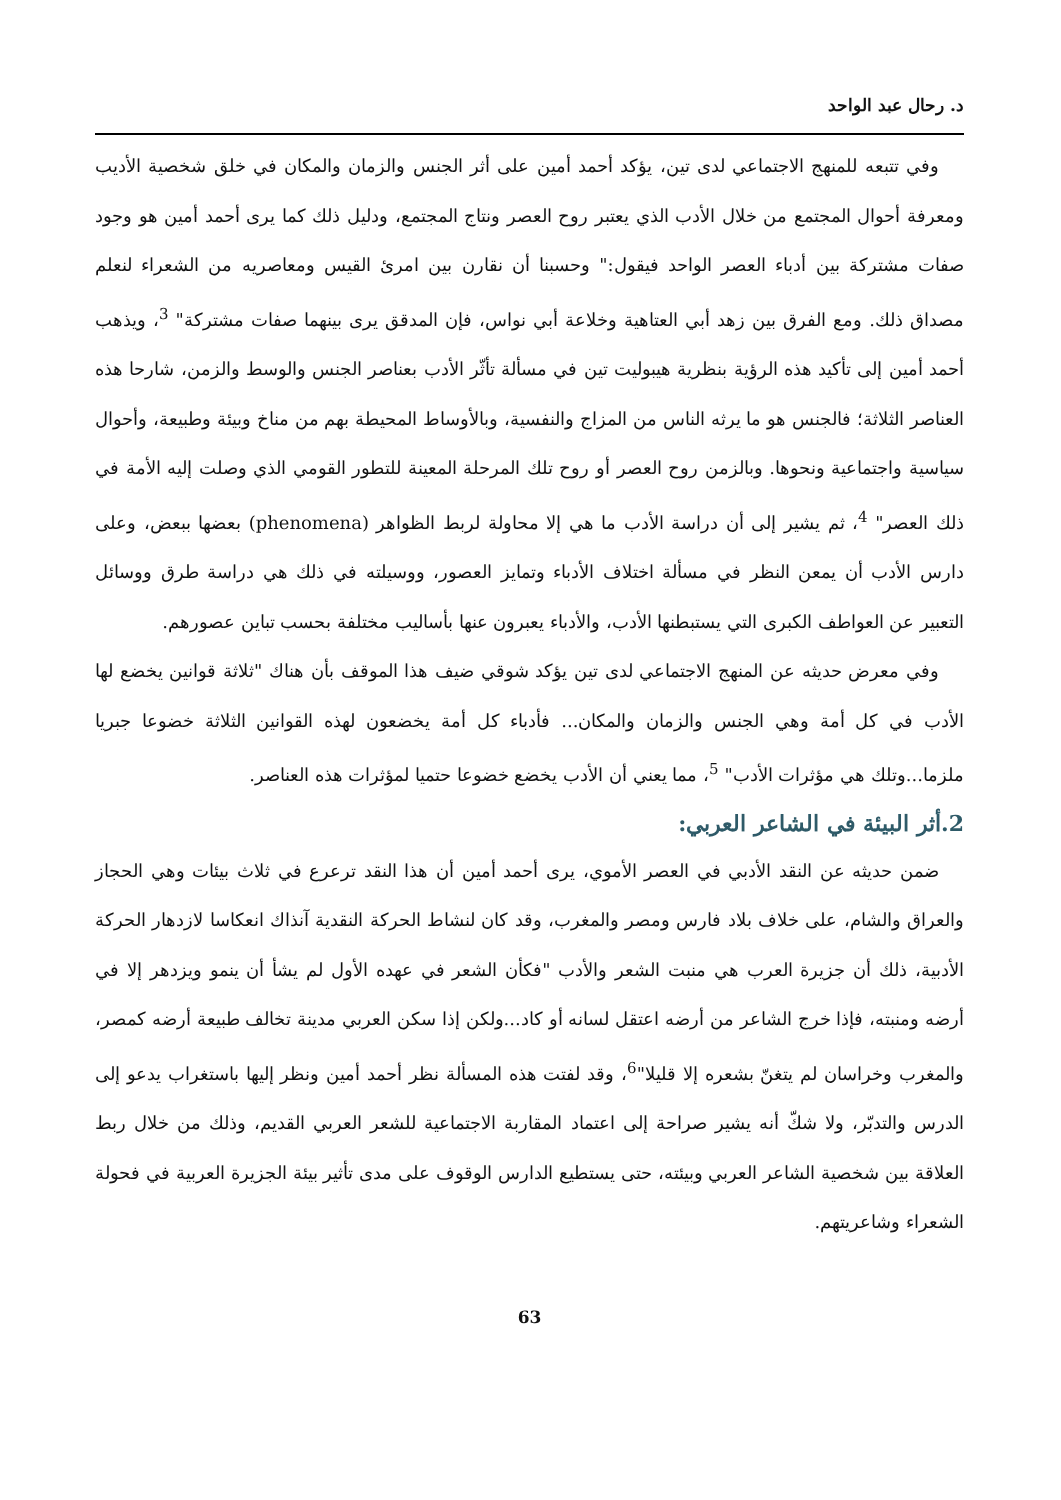د. رحال عبد الواحد
وفي تتبعه للمنهج الاجتماعي لدى تين، يؤكد أحمد أمين على أثر الجنس والزمان والمكان في خلق شخصية الأديب ومعرفة أحوال المجتمع من خلال الأدب الذي يعتبر روح العصر ونتاج المجتمع، ودليل ذلك كما يرى أحمد أمين هو وجود صفات مشتركة بين أدباء العصر الواحد فيقول:" وحسبنا أن نقارن بين امرئ القيس ومعاصريه من الشعراء لنعلم مصداق ذلك. ومع الفرق بين زهد أبي العتاهية وخلاعة أبي نواس، فإن المدقق يرى بينهما صفات مشتركة" <sup>3</sup>، ويذهب أحمد أمين إلى تأكيد هذه الرؤية بنظرية هيبوليت تين في مسألة تأثّر الأدب بعناصر الجنس والوسط والزمن، شارحا هذه العناصر الثلاثة؛ فالجنس هو ما يرثه الناس من المزاج والنفسية، وبالأوساط المحيطة بهم من مناخ وبيئة وطبيعة، وأحوال سياسية واجتماعية ونحوها. وبالزمن روح العصر أو روح تلك المرحلة المعينة للتطور القومي الذي وصلت إليه الأمة في ذلك العصر" <sup>4</sup>، ثم يشير إلى أن دراسة الأدب ما هي إلا محاولة لربط الظواهر (phenomena) بعضها ببعض، وعلى دارس الأدب أن يمعن النظر في مسألة اختلاف الأدباء وتمايز العصور، ووسيلته في ذلك هي دراسة طرق ووسائل التعبير عن العواطف الكبرى التي يستبطنها الأدب، والأدباء يعبرون عنها بأساليب مختلفة بحسب تباين عصورهم.
وفي معرض حديثه عن المنهج الاجتماعي لدى تين يؤكد شوقي ضيف هذا الموقف بأن هناك "ثلاثة قوانين يخضع لها الأدب في كل أمة وهي الجنس والزمان والمكان... فأدباء كل أمة يخضعون لهذه القوانين الثلاثة خضوعا جبريا ملزما...وتلك هي مؤثرات الأدب" <sup>5</sup>، مما يعني أن الأدب يخضع خضوعا حتميا لمؤثرات هذه العناصر.
2.أثر البيئة في الشاعر العربي:
ضمن حديثه عن النقد الأدبي في العصر الأموي، يرى أحمد أمين أن هذا النقد ترعرع في ثلاث بيئات وهي الحجاز والعراق والشام، على خلاف بلاد فارس ومصر والمغرب، وقد كان لنشاط الحركة النقدية آنذاك انعكاسا لازدهار الحركة الأدبية، ذلك أن جزيرة العرب هي منبت الشعر والأدب "فكأن الشعر في عهده الأول لم يشأ أن ينمو ويزدهر إلا في أرضه ومنبته، فإذا خرج الشاعر من أرضه اعتقل لسانه أو كاد...ولكن إذا سكن العربي مدينة تخالف طبيعة أرضه كمصر، والمغرب وخراسان لم يتغنّ بشعره إلا قليلا"<sup>6</sup>، وقد لفتت هذه المسألة نظر أحمد أمين ونظر إليها باستغراب يدعو إلى الدرس والتدبّر، ولا شكّ أنه يشير صراحة إلى اعتماد المقاربة الاجتماعية للشعر العربي القديم، وذلك من خلال ربط العلاقة بين شخصية الشاعر العربي وبيئته، حتى يستطيع الدارس الوقوف على مدى تأثير بيئة الجزيرة العربية في فحولة الشعراء وشاعريتهم.
63